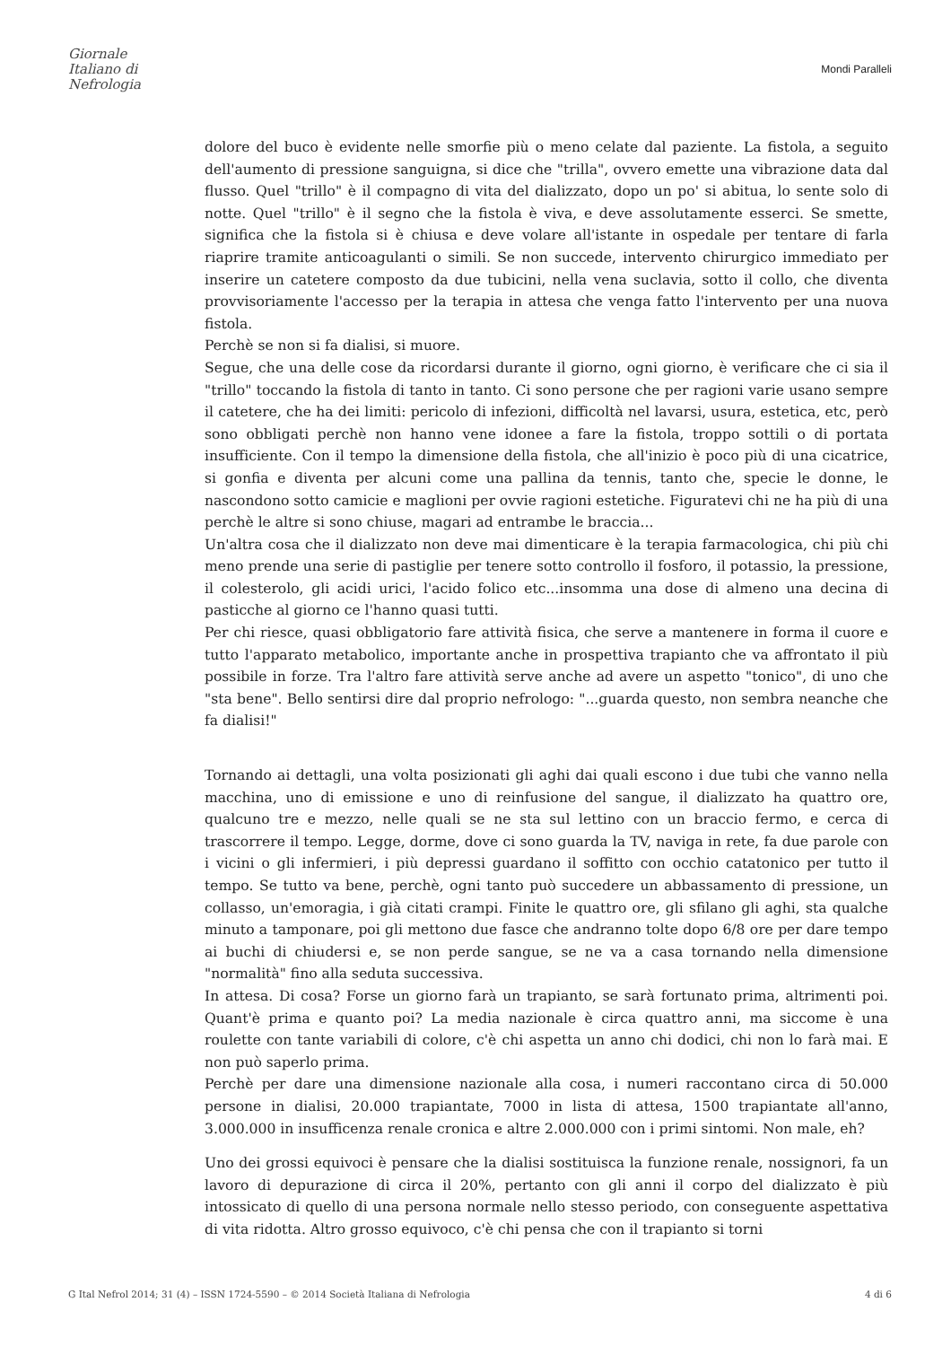Giornale
Italiano di
Nefrologia
Mondi Paralleli
dolore del buco è evidente nelle smorfie più o meno celate dal paziente. La fistola, a seguito dell'aumento di pressione sanguigna, si dice che "trilla", ovvero emette una vibrazione data dal flusso. Quel "trillo" è il compagno di vita del dializzato, dopo un po' si abitua, lo sente solo di notte. Quel "trillo" è il segno che la fistola è viva, e deve assolutamente esserci. Se smette, significa che la fistola si è chiusa e deve volare all'istante in ospedale per tentare di farla riaprire tramite anticoagulanti o simili. Se non succede, intervento chirurgico immediato per inserire un catetere composto da due tubicini, nella vena suclavia, sotto il collo, che diventa provvisoriamente l'accesso per la terapia in attesa che venga fatto l'intervento per una nuova fistola.
Perchè se non si fa dialisi, si muore.
Segue, che una delle cose da ricordarsi durante il giorno, ogni giorno, è verificare che ci sia il "trillo" toccando la fistola di tanto in tanto. Ci sono persone che per ragioni varie usano sempre il catetere, che ha dei limiti: pericolo di infezioni, difficoltà nel lavarsi, usura, estetica, etc, però sono obbligati perchè non hanno vene idonee a fare la fistola, troppo sottili o di portata insufficiente. Con il tempo la dimensione della fistola, che all'inizio è poco più di una cicatrice, si gonfia e diventa per alcuni come una pallina da tennis, tanto che, specie le donne, le nascondono sotto camicie e maglioni per ovvie ragioni estetiche. Figuratevi chi ne ha più di una perchè le altre si sono chiuse, magari ad entrambe le braccia...
Un'altra cosa che il dializzato non deve mai dimenticare è la terapia farmacologica, chi più chi meno prende una serie di pastiglie per tenere sotto controllo il fosforo, il potassio, la pressione, il colesterolo, gli acidi urici, l'acido folico etc...insomma una dose di almeno una decina di pasticche al giorno ce l'hanno quasi tutti.
Per chi riesce, quasi obbligatorio fare attività fisica, che serve a mantenere in forma il cuore e tutto l'apparato metabolico, importante anche in prospettiva trapianto che va affrontato il più possibile in forze. Tra l'altro fare attività serve anche ad avere un aspetto "tonico", di uno che "sta bene". Bello sentirsi dire dal proprio nefrologo: "...guarda questo, non sembra neanche che fa dialisi!"
Tornando ai dettagli, una volta posizionati gli aghi dai quali escono i due tubi che vanno nella macchina, uno di emissione e uno di reinfusione del sangue, il dializzato ha quattro ore, qualcuno tre e mezzo, nelle quali se ne sta sul lettino con un braccio fermo, e cerca di trascorrere il tempo. Legge, dorme, dove ci sono guarda la TV, naviga in rete, fa due parole con i vicini o gli infermieri, i più depressi guardano il soffitto con occhio catatonico per tutto il tempo. Se tutto va bene, perchè, ogni tanto può succedere un abbassamento di pressione, un collasso, un'emoragia, i già citati crampi. Finite le quattro ore, gli sfilano gli aghi, sta qualche minuto a tamponare, poi gli mettono due fasce che andranno tolte dopo 6/8 ore per dare tempo ai buchi di chiudersi e, se non perde sangue, se ne va a casa tornando nella dimensione "normalità" fino alla seduta successiva.
In attesa. Di cosa? Forse un giorno farà un trapianto, se sarà fortunato prima, altrimenti poi. Quant'è prima e quanto poi? La media nazionale è circa quattro anni, ma siccome è una roulette con tante variabili di colore, c'è chi aspetta un anno chi dodici, chi non lo farà mai. E non può saperlo prima.
Perchè per dare una dimensione nazionale alla cosa, i numeri raccontano circa di 50.000 persone in dialisi, 20.000 trapiantate, 7000 in lista di attesa, 1500 trapiantate all'anno, 3.000.000 in insufficenza renale cronica e altre 2.000.000 con i primi sintomi. Non male, eh?
Uno dei grossi equivoci è pensare che la dialisi sostituisca la funzione renale, nossignori, fa un lavoro di depurazione di circa il 20%, pertanto con gli anni il corpo del dializzato è più intossicato di quello di una persona normale nello stesso periodo, con conseguente aspettativa di vita ridotta. Altro grosso equivoco, c'è chi pensa che con il trapianto si torni
G Ital Nefrol 2014; 31 (4) – ISSN 1724-5590 – © 2014 Società Italiana di Nefrologia 4 di 6